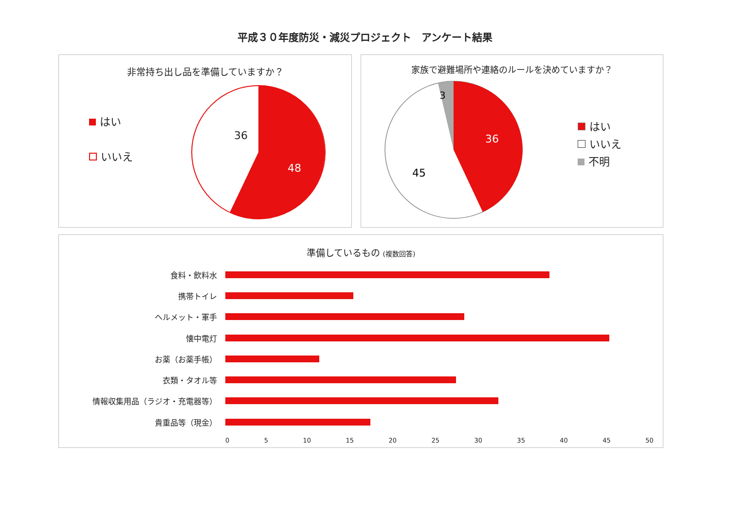平成３０年度防災・減災プロジェクト　アンケート結果
非常持ち出し品を準備していますか？
はい
いいえ
36
48
家族で避難場所や連絡のルールを決めていますか？
3
36
45
はい
いいえ
不明
準備しているもの (複数回答)
食料・飲料水
携帯トイレ
ヘルメット・軍手
懐中電灯
お薬（お薬手帳）
衣類・タオル等
情報収集用品（ラジオ・充電器等）
貴重品等（現金）
0 5 10 15 20 25 30 35 40 45 50